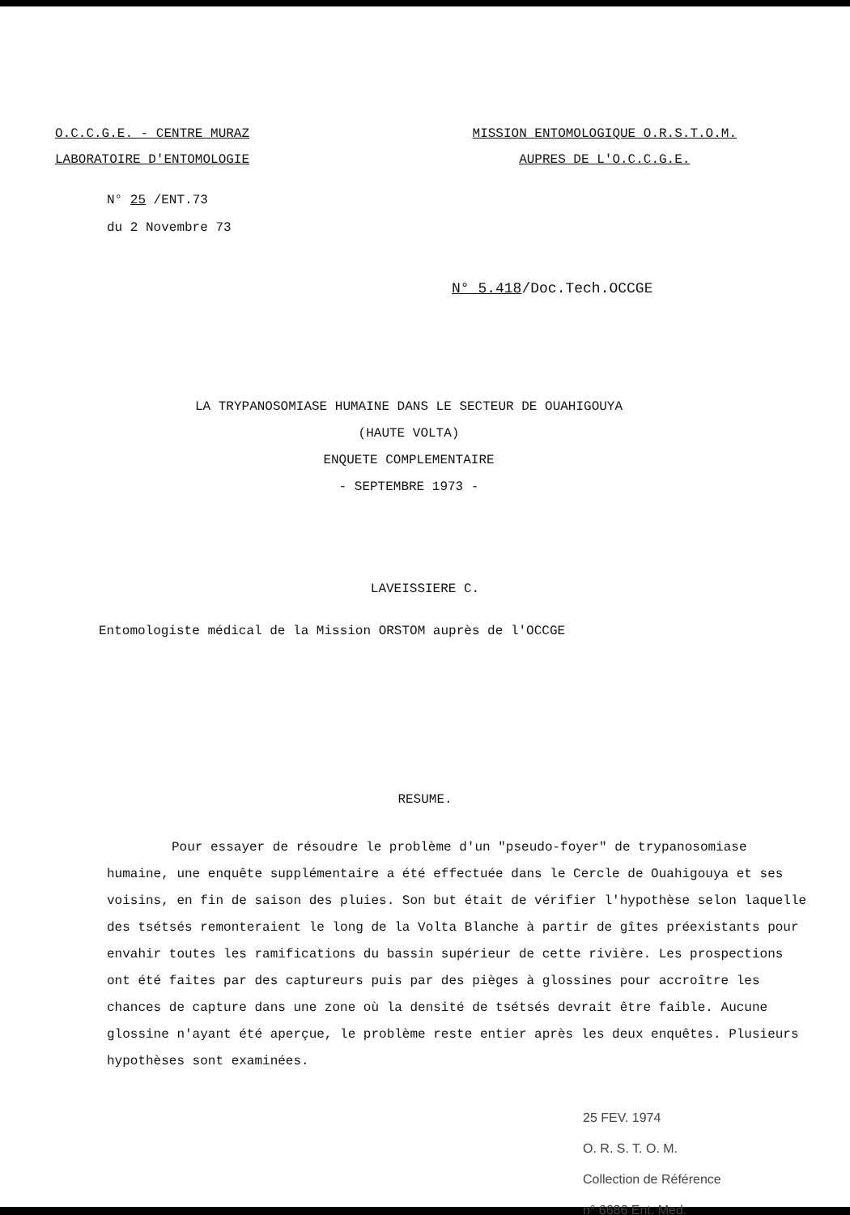O.C.C.G.E. - CENTRE MURAZ
LABORATOIRE D'ENTOMOLOGIE
MISSION ENTOMOLOGIQUE O.R.S.T.O.M.
AUPRES DE L'O.C.C.G.E.
N° 25 /ENT.73
du 2 Novembre 73
N° 5.418/Doc.Tech.OCCGE
LA TRYPANOSOMIASE HUMAINE DANS LE SECTEUR DE OUAHIGOUYA
(HAUTE VOLTA)
ENQUETE COMPLEMENTAIRE
- SEPTEMBRE 1973 -
LAVEISSIERE C.
Entomologiste médical de la Mission ORSTOM auprès de l'OCCGE
RESUME.
Pour essayer de résoudre le problème d'un "pseudo-foyer" de trypanosomiase humaine, une enquête supplémentaire a été effectuée dans le Cercle de Ouahigouya et ses voisins, en fin de saison des pluies. Son but était de vérifier l'hypothèse selon laquelle des tsétsés remonteraient le long de la Volta Blanche à partir de gîtes préexistants pour envahir toutes les ramifications du bassin supérieur de cette rivière. Les prospections ont été faites par des captureurs puis par des pièges à glossines pour accroître les chances de capture dans une zone où la densité de tsétsés devrait être faible. Aucune glossine n'ayant été aperçue, le problème reste entier après les deux enquêtes. Plusieurs hypothèses sont examinées.
25 FEV. 1974
O. R. S. T. O. M.
Collection de Référence
n° 6686 Ent. Med.